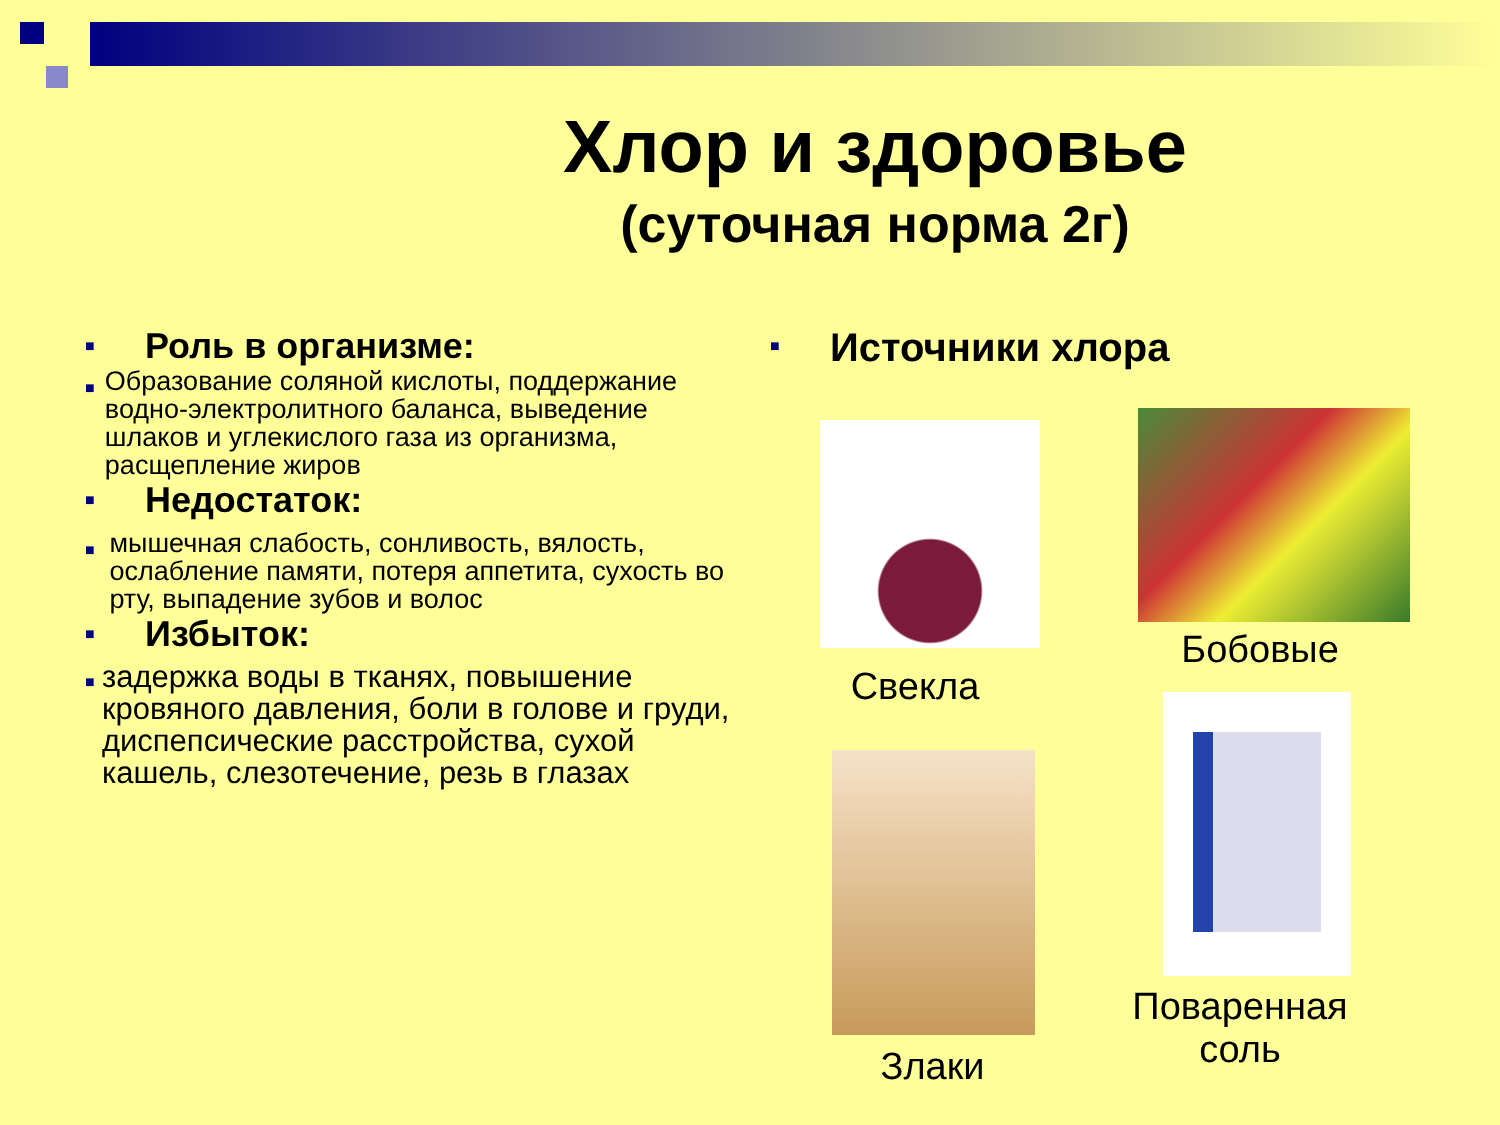Хлор и здоровье
(суточная норма 2г)
■ Роль в организме:
■ Образование соляной кислоты, поддержание водно-электролитного баланса, выведение шлаков и углекислого газа из организма, расщепление жиров
■ Недостаток:
■ мышечная слабость, сонливость, вялость, ослабление памяти, потеря аппетита, сухость во рту, выпадение зубов и волос
■ Избыток:
■ задержка воды в тканях, повышение кровяного давления, боли в голове и груди, диспепсические расстройства, сухой кашель, слезотечение, резь в глазах
■ Источники хлора
Свекла
Бобовые
Злаки
Поваренная соль